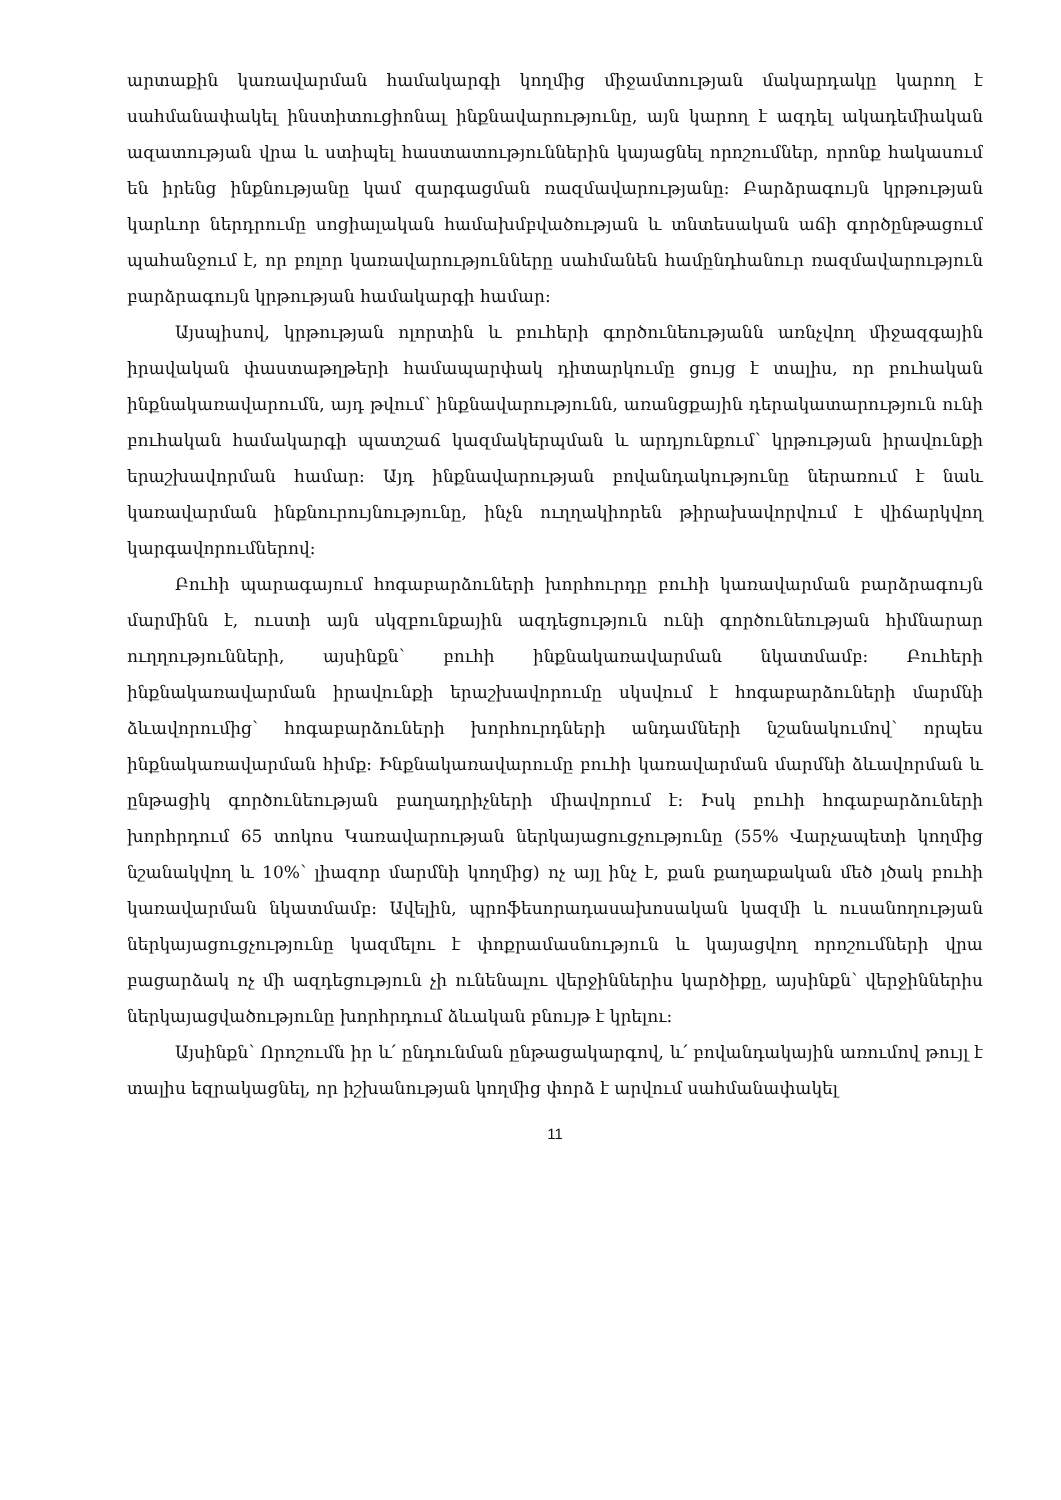արտաքին կառավարման համակարգի կողմից միջամտության մակարդակը կարող է սահմանափակել ինստիտուցիոնալ ինքնավարությունը, այն կարող է ազդել ակադեմիական ազատության վրա և ստիպել հաստատություններին կայացնել որոշումներ, որոնք հակասում են իրենց ինքնությանը կամ զարգացման ռազմավարությանը: Բարձրագույն կրթության կարևոր ներդրումը սոցիալական համախմբվածության և տնտեսական աճի գործընթացում պահանջում է, որ բոլոր կառավարությունները սահմանեն համընդհանուր ռազմավարություն բարձրագույն կրթության համակարգի համար:
Այսպիսով, կրթության ոլորտին և բուհերի գործունեությանն առնչվող միջազգային իրավական փաստաթղթերի համապարփակ դիտարկումը ցույց է տալիս, որ բուհական ինքնակառավարումն, այդ թվում՝ ինքնավարությունն, առանցքային դերակատարություն ունի բուհական համակարգի պատշաճ կազմակերպման և արդյունքում՝ կրթության իրավունքի երաշխավորման համար: Այդ ինքնավարության բովանդակությունը ներառում է նաև կառավարման ինքնուրույնությունը, ինչն ուղղակիորեն թիրախավորվում է վիճարկվող կարգավորումներով:
Բուհի պարագայում հոգաբարձուների խորհուրդը բուհի կառավարման բարձրագույն մարմինն է, ուստի այն սկզբունքային ազդեցություն ունի գործունեության հիմնարար ուղղությունների, այսինքն՝ բուհի ինքնակառավարման նկատմամբ: Բուհերի ինքնակառավարման իրավունքի երաշխավորումը սկսվում է հոգաբարձուների մարմնի ձևավորումից՝ հոգաբարձուների խորհուրդների անդամների նշանակումով՝ որպես ինքնակառավարման հիմք: Ինքնակառավարումը բուհի կառավարման մարմնի ձևավորման և ընթացիկ գործունեության բաղադրիչների միավորում է: Իսկ բուհի հոգաբարձուների խորհրդում 65 տոկոս Կառավարության ներկայացուցչությունը (55% Վարչապետի կողմից նշանակվող և 10%՝ լիազոր մարմնի կողմից) ոչ այլ ինչ է, քան քաղաքական մեծ լծակ բուհի կառավարման նկատմամբ: Ավելին, պրոֆեսորադասախոսական կազմի և ուսանողության ներկայացուցչությունը կազմելու է փոքրամասնություն և կայացվող որոշումների վրա բացարձակ ոչ մի ազդեցություն չի ունենալու վերջիններիս կարծիքը, այսինքն՝ վերջիններիս ներկայացվածությունը խորհրդում ձևական բնույթ է կրելու:
Այսինքն՝ Որոշումն իր և՛ ընդունման ընթացակարգով, և՛ բովանդակային առումով թույլ է տալիս եզրակացնել, որ իշխանության կողմից փորձ է արվում սահմանափակել
11